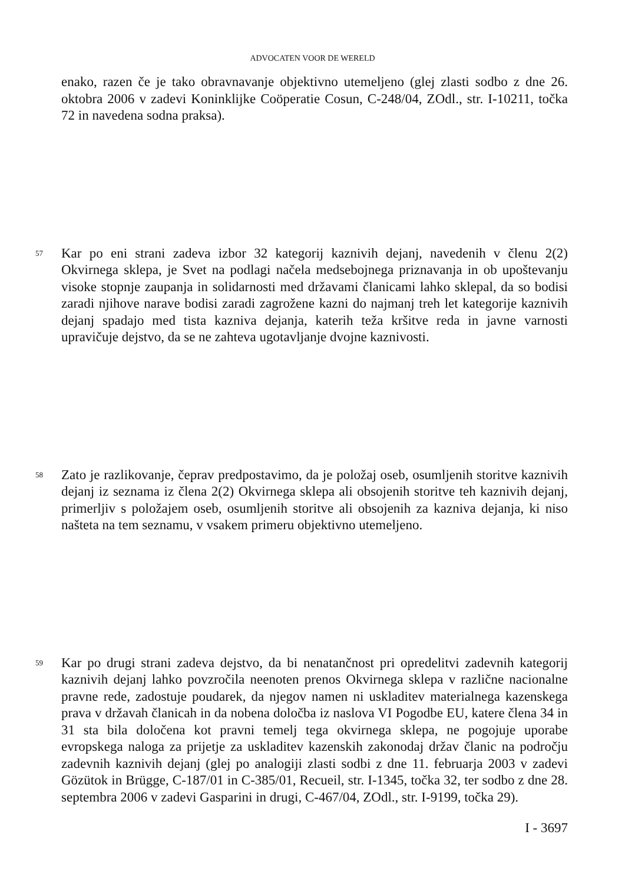ADVOCATEN VOOR DE WERELD
enako, razen če je tako obravnavanje objektivno utemeljeno (glej zlasti sodbo z dne 26. oktobra 2006 v zadevi Koninklijke Coöperatie Cosun, C-248/04, ZOdl., str. I-10211, točka 72 in navedena sodna praksa).
57
Kar po eni strani zadeva izbor 32 kategorij kaznivih dejanj, navedenih v členu 2(2) Okvirnega sklepa, je Svet na podlagi načela medsebojnega priznavanja in ob upoštevanju visoke stopnje zaupanja in solidarnosti med državami članicami lahko sklepal, da so bodisi zaradi njihove narave bodisi zaradi zagrožene kazni do najmanj treh let kategorije kaznivih dejanj spadajo med tista kazniva dejanja, katerih teža kršitve reda in javne varnosti upravičuje dejstvo, da se ne zahteva ugotavljanje dvojne kaznivosti.
58
Zato je razlikovanje, čeprav predpostavimo, da je položaj oseb, osumljenih storitve kaznivih dejanj iz seznama iz člena 2(2) Okvirnega sklepa ali obsojenih storitve teh kaznivih dejanj, primerljiv s položajem oseb, osumljenih storitve ali obsojenih za kazniva dejanja, ki niso naštetа na tem seznamu, v vsakem primeru objektivno utemeljeno.
59
Kar po drugi strani zadeva dejstvo, da bi nenatančnost pri opredelitvi zadevnih kategorij kaznivih dejanj lahko povzročila neenoten prenos Okvirnega sklepa v različne nacionalne pravne rede, zadostuje poudarek, da njegov namen ni uskladitev materialnega kazenskega prava v državah članicah in da nobena določba iz naslova VI Pogodbe EU, katere člena 34 in 31 sta bila določena kot pravni temelj tega okvirnega sklepa, ne pogojuje uporabe evropskega naloga za prijetje za uskladitev kazenskih zakonodaj držav članic na področju zadevnih kaznivih dejanj (glej po analogiji zlasti sodbi z dne 11. februarja 2003 v zadevi Gözütok in Brügge, C-187/01 in C-385/01, Recueil, str. I-1345, točka 32, ter sodbo z dne 28. septembra 2006 v zadevi Gasparini in drugi, C-467/04, ZOdl., str. I-9199, točka 29).
I - 3697